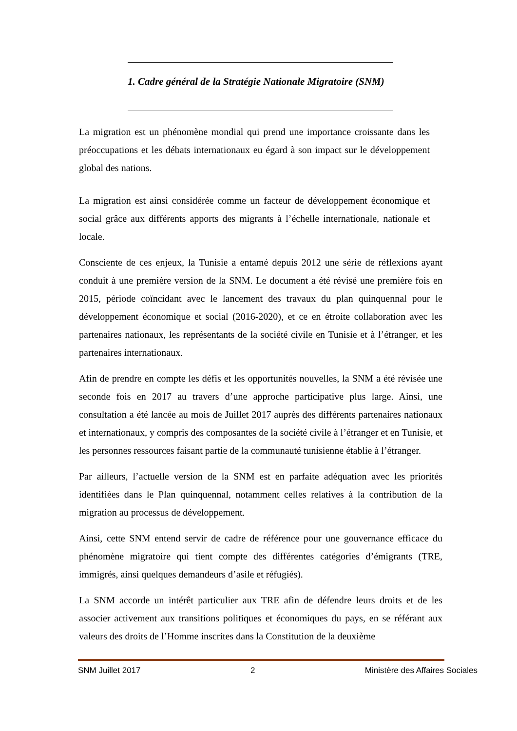1. Cadre général de la Stratégie Nationale Migratoire (SNM)
La migration est un phénomène mondial qui prend une importance croissante dans les préoccupations et les débats internationaux eu égard à son impact sur le développement global des nations.
La migration est ainsi considérée comme un facteur de développement économique et social grâce aux différents apports des migrants à l’échelle internationale, nationale et locale.
Consciente de ces enjeux, la Tunisie a entamé depuis 2012 une série de réflexions ayant conduit à une première version de la SNM. Le document a été révisé une première fois en 2015, période coïncidant avec le lancement des travaux du plan quinquennal pour le développement économique et social (2016-2020), et ce en étroite collaboration avec les partenaires nationaux, les représentants de la société civile en Tunisie et à l’étranger, et les partenaires internationaux.
Afin de prendre en compte les défis et les opportunités nouvelles, la SNM a été révisée une seconde fois en 2017 au travers d’une approche participative plus large. Ainsi, une consultation a été lancée au mois de Juillet 2017 auprès des différents partenaires nationaux et internationaux, y compris des composantes de la société civile à l’étranger et en Tunisie, et les personnes ressources faisant partie de la communauté tunisienne établie à l’étranger.
Par ailleurs, l’actuelle version de la SNM est en parfaite adéquation avec les priorités identifiées dans le Plan quinquennal, notamment celles relatives à la contribution de la migration au processus de développement.
Ainsi, cette SNM entend servir de cadre de référence pour une gouvernance efficace du phénomène migratoire qui tient compte des différentes catégories d’émigrants (TRE, immigrés, ainsi quelques demandeurs d’asile et réfugiés).
La SNM accorde un intérêt particulier aux TRE afin de défendre leurs droits et de les associer activement aux transitions politiques et économiques du pays, en se référant aux valeurs des droits de l’Homme inscrites dans la Constitution de la deuxième
SNM Juillet 2017 2 Ministère des Affaires Sociales